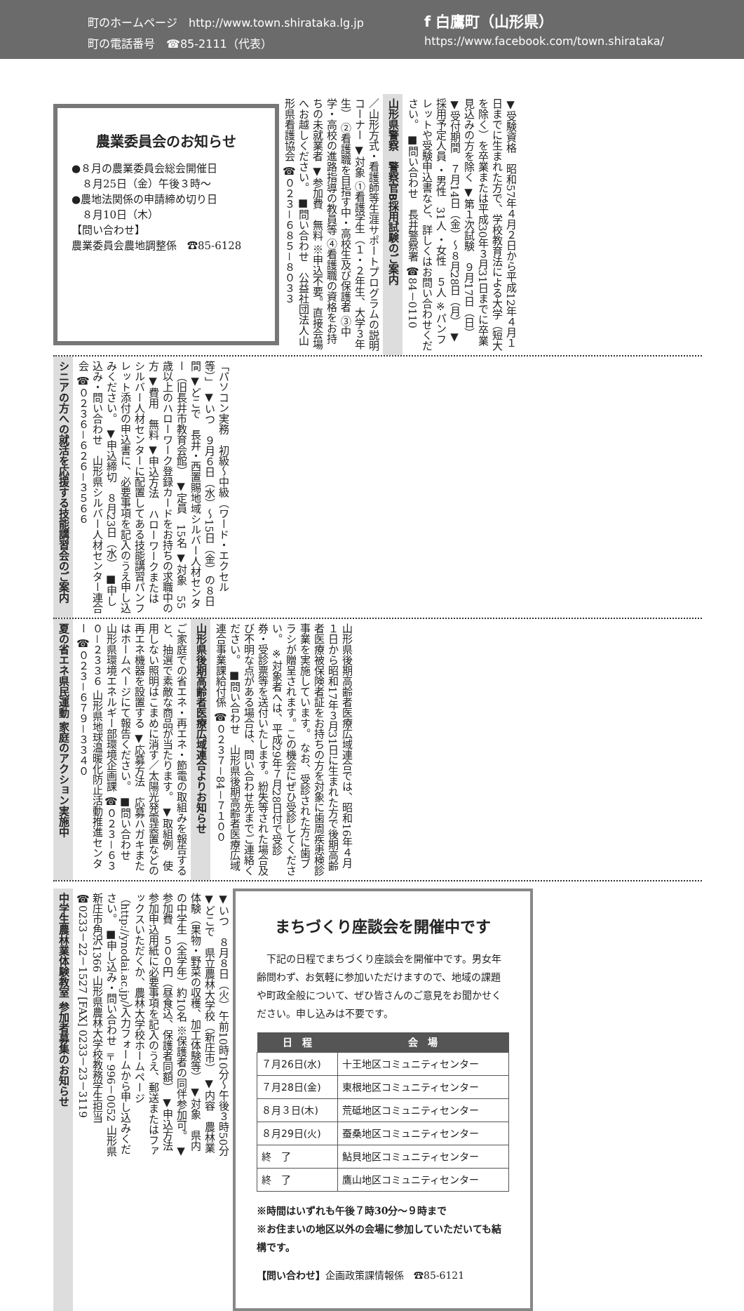町のホームページ　http://www.town.shirataka.lg.jp
町の電話番号　☎85-2111（代表）
f 白鷹町（山形県）
https://www.facebook.com/town.shirataka/
農業委員会のお知らせ
●８月の農業委員会総会開催日
　８月25日（金）午後３時～
●農地法関係の申請締め切り日
　８月10日（木）
【問い合わせ】
農業委員会農地調整係　☎85-6128
／山形方式・看護師等生涯サポートプログラムの説明コーナー ▼対象 ①看護学生（１・２年生、大学３年生） ②看護職を目指す中・高校生及び保護者 ③中学・高校の進路指導の教員等 ④看護職の資格をお持ちの未就業者 ▼参加費　無料 ※申込不要。直接会場へお越しください。 ■問い合わせ　公益社団法人山形県看護協会 ☎０２３－６８５－８０３３
山形県警察　警察官B採用試験のご案内
▼受験資格　昭和57年４月２日から平成12年４月１日までに生まれた方で、学校教育法による大学（短大を除く）を卒業または平成30年３月31日までに卒業見込みの方を除く ▼第１次試験　９月17日（日） ▼受付期間　７月14日（金）～８月28日（月） ▼採用予定人員 ・男性　31人 ・女性　５人 ※パンフレットや受験申込書など、詳しくはお問い合わせください。 ■問い合わせ　長井警察署 ☎84－0110
シニアの方への就活を応援する技能講習会のご案内
「パソコン実務　初級～中級（ワード・エクセル等）」 ▼いつ　９月６日（水）～15日（金）の８日間 ▼どこで　長井・西置賜地域シルバー人材センター（旧長井市教育会館） ▼定員　15名 ▼対象　55歳以上のハローワーク登録カードをお持ちの求職中の方 ▼費用　無料 ▼申込方法　ハローワークまたはシルバー人材センターに配置してある技能講習パンフレット添付の申込書に、必要事項を記入のうえ申し込みください。 ▼申込締切　８月23日（水） ■申し込み・問い合わせ　山形県シルバー人材センター連合会 ☎０２３６－６２６－３５６６
夏の省エネ県民運動 家庭のアクション実施中
ご家庭での省エネ・再エネ・節電の取組みを報告すると、抽選で素敵な商品が当たります。 ▼取組例　使用しない照明はこまめに消す／太陽光発電装置などの再エネ機器を設置する ▼応募方法　応募ハガキまたはホームページにて報告ください。 ■問い合わせ　山形県環境エネルギー部環境企画課 ☎０２３－６３０－２３３６ 山形県地球温暖化防止活動推進センター ☎０２３－６７９－３３４０
山形県後期高齢者医療広域連合よりお知らせ
山形県後期高齢者医療広域連合では、昭和16年４月１日から昭和17年３月31日に生まれた方で後期高齢者医療被保険者証をお持ちの方を対象に歯周疾患検診事業を実施しています。 なお、受診された方に歯ブラシが贈呈されます。この機会にぜひ受診してください。 ※対象者へは、平成29年７月28日付で受診券・受診票等を送付いたします。紛失等された場合及び不明な点がある場合は、問い合わせ先までご連絡ください。 ■問い合わせ　山形県後期高齢者医療広域連合事業課給付係 ☎０２３７－84－７１００
中学生農林業体験教室 参加者募集のお知らせ
▼いつ　８月８日（火）午前10時10分～午後３時50分 ▼どこで　県立農林大学校（新庄市） ▼内容　農林業体験（果物・野菜の収穫、加工体験等） ▼対象　県内の中学生（全学年）約10名 ※保護者の同伴参加可。 ▼参加費　５００円（昼食込、保護者同額） ▼申込方法　参加申込用紙に必要事項を記入のうえ、郵送またはファックスいただくか、農林大学校ホームページ（http://ynodai.ac.jp/）入力フォームから申し込みください。 ■申し込み・問い合わせ 〒996－0052 山形県新庄市角沢1366 山形県農林大学校教務学生担当 ☎0233－22－1527 [FAX] 0233－23－3119
まちづくり座談会を開催中です
　下記の日程でまちづくり座談会を開催中です。男女年齢問わず、お気軽に参加いただけますので、地域の課題や町政全般について、ぜひ皆さんのご意見をお聞かせください。申し込みは不要です。
| 日 程 | 会 場 |
| --- | --- |
| ７月26日(水) | 十王地区コミュニティセンター |
| ７月28日(金) | 東根地区コミュニティセンター |
| ８月３日(木) | 荒砥地区コミュニティセンター |
| ８月29日(火) | 蚕桑地区コミュニティセンター |
| 終 了 | 鮎貝地区コミュニティセンター |
| 終 了 | 鷹山地区コミュニティセンター |
※時間はいずれも午後７時30分～９時まで
※お住まいの地区以外の会場に参加していただいても結構です。
【問い合わせ】企画政策課情報係　☎85-6121